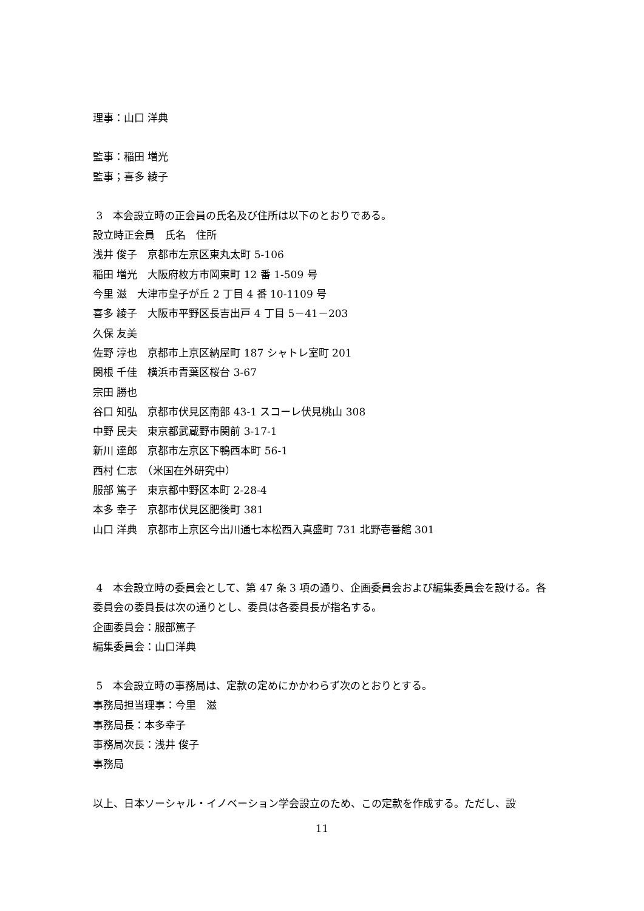理事：山口 洋典
監事：稲田 増光
監事；喜多 綾子
3　本会設立時の正会員の氏名及び住所は以下のとおりである。
設立時正会員　氏名　住所
浅井 俊子　京都市左京区東丸太町 5-106
稲田 増光　大阪府枚方市岡東町 12 番 1-509 号
今里 滋　大津市皇子が丘 2 丁目 4 番 10-1109 号
喜多 綾子　大阪市平野区長吉出戸 4 丁目 5－41－203
久保 友美
佐野 淳也　京都市上京区納屋町 187 シャトレ室町 201
関根 千佳　横浜市青葉区桜台 3-67
宗田 勝也
谷口 知弘　京都市伏見区南部 43-1 スコーレ伏見桃山 308
中野 民夫　東京都武蔵野市関前 3-17-1
新川 達郎　京都市左京区下鴨西本町 56-1
西村 仁志　（米国在外研究中）
服部 篤子　東京都中野区本町 2-28-4
本多 幸子　京都市伏見区肥後町 381
山口 洋典　京都市上京区今出川通七本松西入真盛町 731 北野壱番館 301
4　本会設立時の委員会として、第 47 条 3 項の通り、企画委員会および編集委員会を設ける。各委員会の委員長は次の通りとし、委員は各委員長が指名する。
企画委員会：服部篤子
編集委員会：山口洋典
5　本会設立時の事務局は、定款の定めにかかわらず次のとおりとする。
事務局担当理事：今里　滋
事務局長：本多幸子
事務局次長：浅井 俊子
事務局
以上、日本ソーシャル・イノベーション学会設立のため、この定款を作成する。ただし、設
11